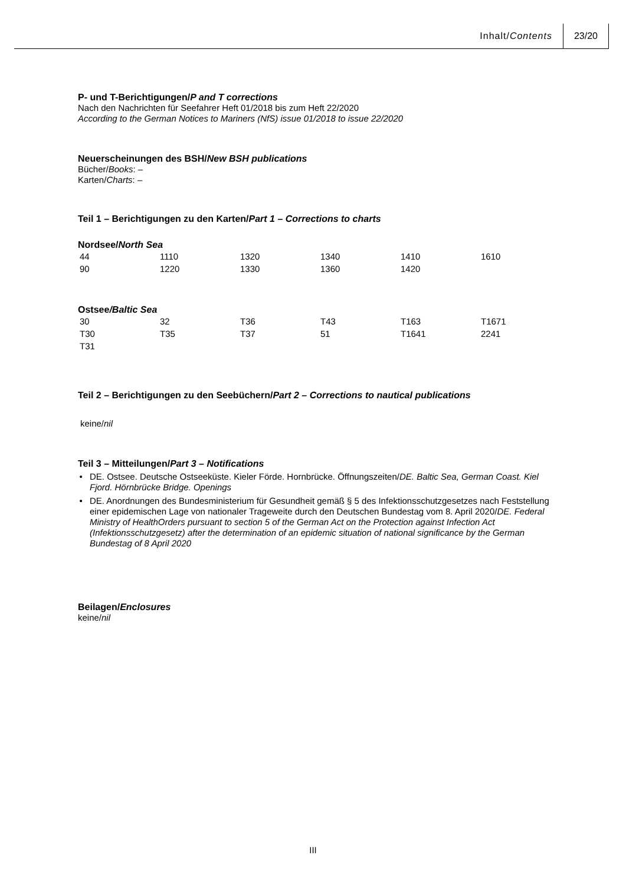Inhalt/Contents 23/20
P- und T-Berichtigungen/P and T corrections
Nach den Nachrichten für Seefahrer Heft 01/2018 bis zum Heft 22/2020
According to the German Notices to Mariners (NfS) issue 01/2018 to issue 22/2020
Neuerscheinungen des BSH/New BSH publications
Bücher/Books: –
Karten/Charts: –
Teil 1 – Berichtigungen zu den Karten/Part 1 – Corrections to charts
Nordsee/North Sea
| 44 | 1110 | 1320 | 1340 | 1410 | 1610 |
| 90 | 1220 | 1330 | 1360 | 1420 | |
Ostsee/Baltic Sea
| 30 | 32 | T36 | T43 | T163 | T1671 |
| T30 | T35 | T37 | 51 | T1641 | 2241 |
| T31 | | | | | |
Teil 2 – Berichtigungen zu den Seebüchern/Part 2 – Corrections to nautical publications
keine/nil
Teil 3 – Mitteilungen/Part 3 – Notifications
DE. Ostsee. Deutsche Ostseeküste. Kieler Förde. Hornbrücke. Öffnungszeiten/DE. Baltic Sea, German Coast. Kiel Fjord. Hörnbrücke Bridge. Openings
DE. Anordnungen des Bundesministerium für Gesundheit gemäß § 5 des Infektionsschutzgesetzes nach Feststellung einer epidemischen Lage von nationaler Trageweite durch den Deutschen Bundestag vom 8. April 2020/DE. Federal Ministry of HealthOrders pursuant to section 5 of the German Act on the Protection against Infection Act (Infektionsschutzgesetz) after the determination of an epidemic situation of national significance by the German Bundestag of 8 April 2020
Beilagen/Enclosures
keine/nil
III